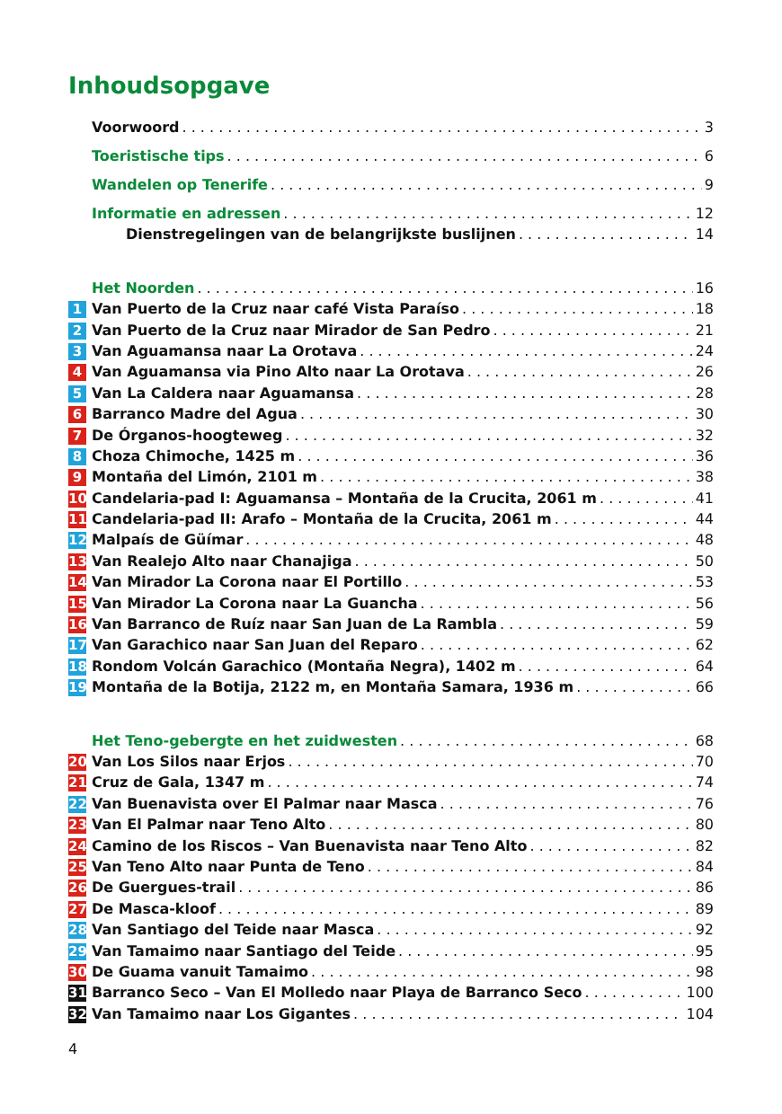Inhoudsopgave
Voorwoord 3
Toeristische tips 6
Wandelen op Tenerife 9
Informatie en adressen 12
Dienstregelingen van de belangrijkste buslijnen 14
Het Noorden 16
1 Van Puerto de la Cruz naar café Vista Paraíso 18
2 Van Puerto de la Cruz naar Mirador de San Pedro 21
3 Van Aguamansa naar La Orotava 24
4 Van Aguamansa via Pino Alto naar La Orotava 26
5 Van La Caldera naar Aguamansa 28
6 Barranco Madre del Agua 30
7 De Órganos-hoogteweg 32
8 Choza Chimoche, 1425 m 36
9 Montaña del Limón, 2101 m 38
10 Candelaria-pad I: Aguamansa – Montaña de la Crucita, 2061 m 41
11 Candelaria-pad II: Arafo – Montaña de la Crucita, 2061 m 44
12 Malpaís de Güímar 48
13 Van Realejo Alto naar Chanajiga 50
14 Van Mirador La Corona naar El Portillo 53
15 Van Mirador La Corona naar La Guancha 56
16 Van Barranco de Ruíz naar San Juan de La Rambla 59
17 Van Garachico naar San Juan del Reparo 62
18 Rondom Volcán Garachico (Montaña Negra), 1402 m 64
19 Montaña de la Botija, 2122 m, en Montaña Samara, 1936 m 66
Het Teno-gebergte en het zuidwesten 68
20 Van Los Silos naar Erjos 70
21 Cruz de Gala, 1347 m 74
22 Van Buenavista over El Palmar naar Masca 76
23 Van El Palmar naar Teno Alto 80
24 Camino de los Riscos – Van Buenavista naar Teno Alto 82
25 Van Teno Alto naar Punta de Teno 84
26 De Guergues-trail 86
27 De Masca-kloof 89
28 Van Santiago del Teide naar Masca 92
29 Van Tamaimo naar Santiago del Teide 95
30 De Guama vanuit Tamaimo 98
31 Barranco Seco – Van El Molledo naar Playa de Barranco Seco 100
32 Van Tamaimo naar Los Gigantes 104
4